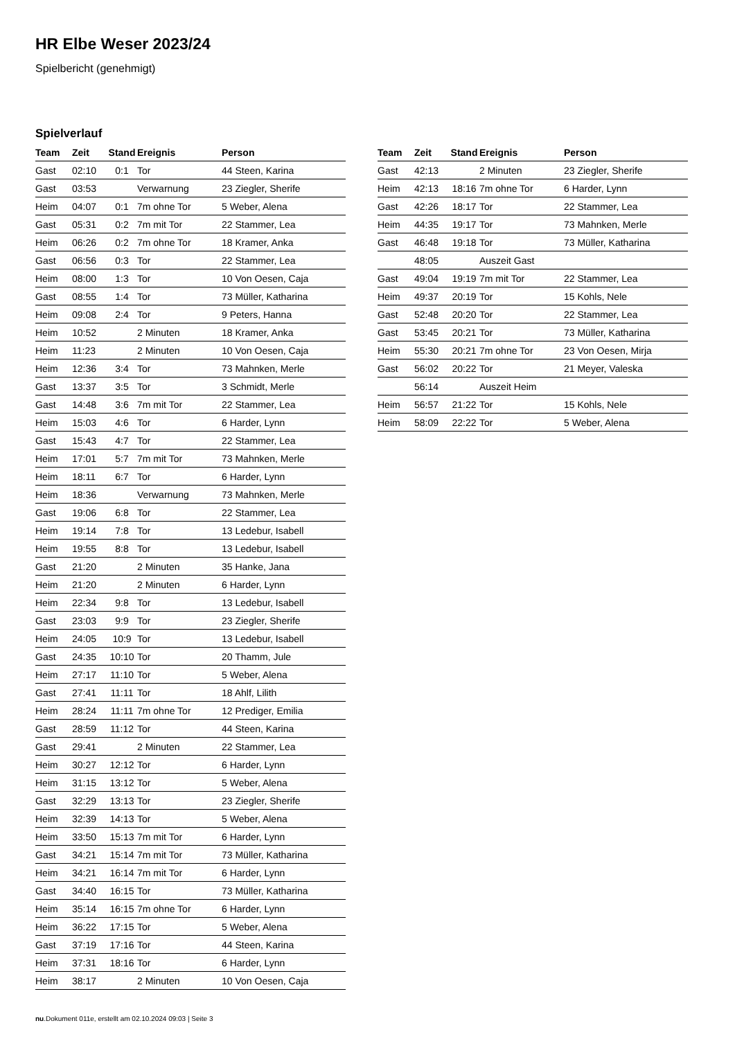HR Elbe Weser 2023/24
Spielbericht (genehmigt)
Spielverlauf
| Team | Zeit | Stand | Ereignis | Person |
| --- | --- | --- | --- | --- |
| Gast | 02:10 | 0:1 | Tor | 44 Steen, Karina |
| Gast | 03:53 | | Verwarnung | 23 Ziegler, Sherife |
| Heim | 04:07 | 0:1 | 7m ohne Tor | 5 Weber, Alena |
| Gast | 05:31 | 0:2 | 7m mit Tor | 22 Stammer, Lea |
| Heim | 06:26 | 0:2 | 7m ohne Tor | 18 Kramer, Anka |
| Gast | 06:56 | 0:3 | Tor | 22 Stammer, Lea |
| Heim | 08:00 | 1:3 | Tor | 10 Von Oesen, Caja |
| Gast | 08:55 | 1:4 | Tor | 73 Müller, Katharina |
| Heim | 09:08 | 2:4 | Tor | 9 Peters, Hanna |
| Heim | 10:52 | | 2 Minuten | 18 Kramer, Anka |
| Heim | 11:23 | | 2 Minuten | 10 Von Oesen, Caja |
| Heim | 12:36 | 3:4 | Tor | 73 Mahnken, Merle |
| Gast | 13:37 | 3:5 | Tor | 3 Schmidt, Merle |
| Gast | 14:48 | 3:6 | 7m mit Tor | 22 Stammer, Lea |
| Heim | 15:03 | 4:6 | Tor | 6 Harder, Lynn |
| Gast | 15:43 | 4:7 | Tor | 22 Stammer, Lea |
| Heim | 17:01 | 5:7 | 7m mit Tor | 73 Mahnken, Merle |
| Heim | 18:11 | 6:7 | Tor | 6 Harder, Lynn |
| Heim | 18:36 | | Verwarnung | 73 Mahnken, Merle |
| Gast | 19:06 | 6:8 | Tor | 22 Stammer, Lea |
| Heim | 19:14 | 7:8 | Tor | 13 Ledebur, Isabell |
| Heim | 19:55 | 8:8 | Tor | 13 Ledebur, Isabell |
| Gast | 21:20 | | 2 Minuten | 35 Hanke, Jana |
| Heim | 21:20 | | 2 Minuten | 6 Harder, Lynn |
| Heim | 22:34 | 9:8 | Tor | 13 Ledebur, Isabell |
| Gast | 23:03 | 9:9 | Tor | 23 Ziegler, Sherife |
| Heim | 24:05 | 10:9 | Tor | 13 Ledebur, Isabell |
| Gast | 24:35 | 10:10 | Tor | 20 Thamm, Jule |
| Heim | 27:17 | 11:10 | Tor | 5 Weber, Alena |
| Gast | 27:41 | 11:11 | Tor | 18 Ahlf, Lilith |
| Heim | 28:24 | 11:11 | 7m ohne Tor | 12 Prediger, Emilia |
| Gast | 28:59 | 11:12 | Tor | 44 Steen, Karina |
| Gast | 29:41 | | 2 Minuten | 22 Stammer, Lea |
| Heim | 30:27 | 12:12 | Tor | 6 Harder, Lynn |
| Heim | 31:15 | 13:12 | Tor | 5 Weber, Alena |
| Gast | 32:29 | 13:13 | Tor | 23 Ziegler, Sherife |
| Heim | 32:39 | 14:13 | Tor | 5 Weber, Alena |
| Heim | 33:50 | 15:13 | 7m mit Tor | 6 Harder, Lynn |
| Gast | 34:21 | 15:14 | 7m mit Tor | 73 Müller, Katharina |
| Heim | 34:21 | 16:14 | 7m mit Tor | 6 Harder, Lynn |
| Gast | 34:40 | 16:15 | Tor | 73 Müller, Katharina |
| Heim | 35:14 | 16:15 | 7m ohne Tor | 6 Harder, Lynn |
| Heim | 36:22 | 17:15 | Tor | 5 Weber, Alena |
| Gast | 37:19 | 17:16 | Tor | 44 Steen, Karina |
| Heim | 37:31 | 18:16 | Tor | 6 Harder, Lynn |
| Heim | 38:17 | | 2 Minuten | 10 Von Oesen, Caja |
| Team | Zeit | Stand | Ereignis | Person |
| --- | --- | --- | --- | --- |
| Gast | 42:13 | | 2 Minuten | 23 Ziegler, Sherife |
| Heim | 42:13 | 18:16 | 7m ohne Tor | 6 Harder, Lynn |
| Gast | 42:26 | 18:17 | Tor | 22 Stammer, Lea |
| Heim | 44:35 | 19:17 | Tor | 73 Mahnken, Merle |
| Gast | 46:48 | 19:18 | Tor | 73 Müller, Katharina |
| | 48:05 | | Auszeit Gast | |
| Gast | 49:04 | 19:19 | 7m mit Tor | 22 Stammer, Lea |
| Heim | 49:37 | 20:19 | Tor | 15 Kohls, Nele |
| Gast | 52:48 | 20:20 | Tor | 22 Stammer, Lea |
| Gast | 53:45 | 20:21 | Tor | 73 Müller, Katharina |
| Heim | 55:30 | 20:21 | 7m ohne Tor | 23 Von Oesen, Mirja |
| Gast | 56:02 | 20:22 | Tor | 21 Meyer, Valeska |
| | 56:14 | | Auszeit Heim | |
| Heim | 56:57 | 21:22 | Tor | 15 Kohls, Nele |
| Heim | 58:09 | 22:22 | Tor | 5 Weber, Alena |
nu.Dokument 011e, erstellt am 02.10.2024 09:03 | Seite 3